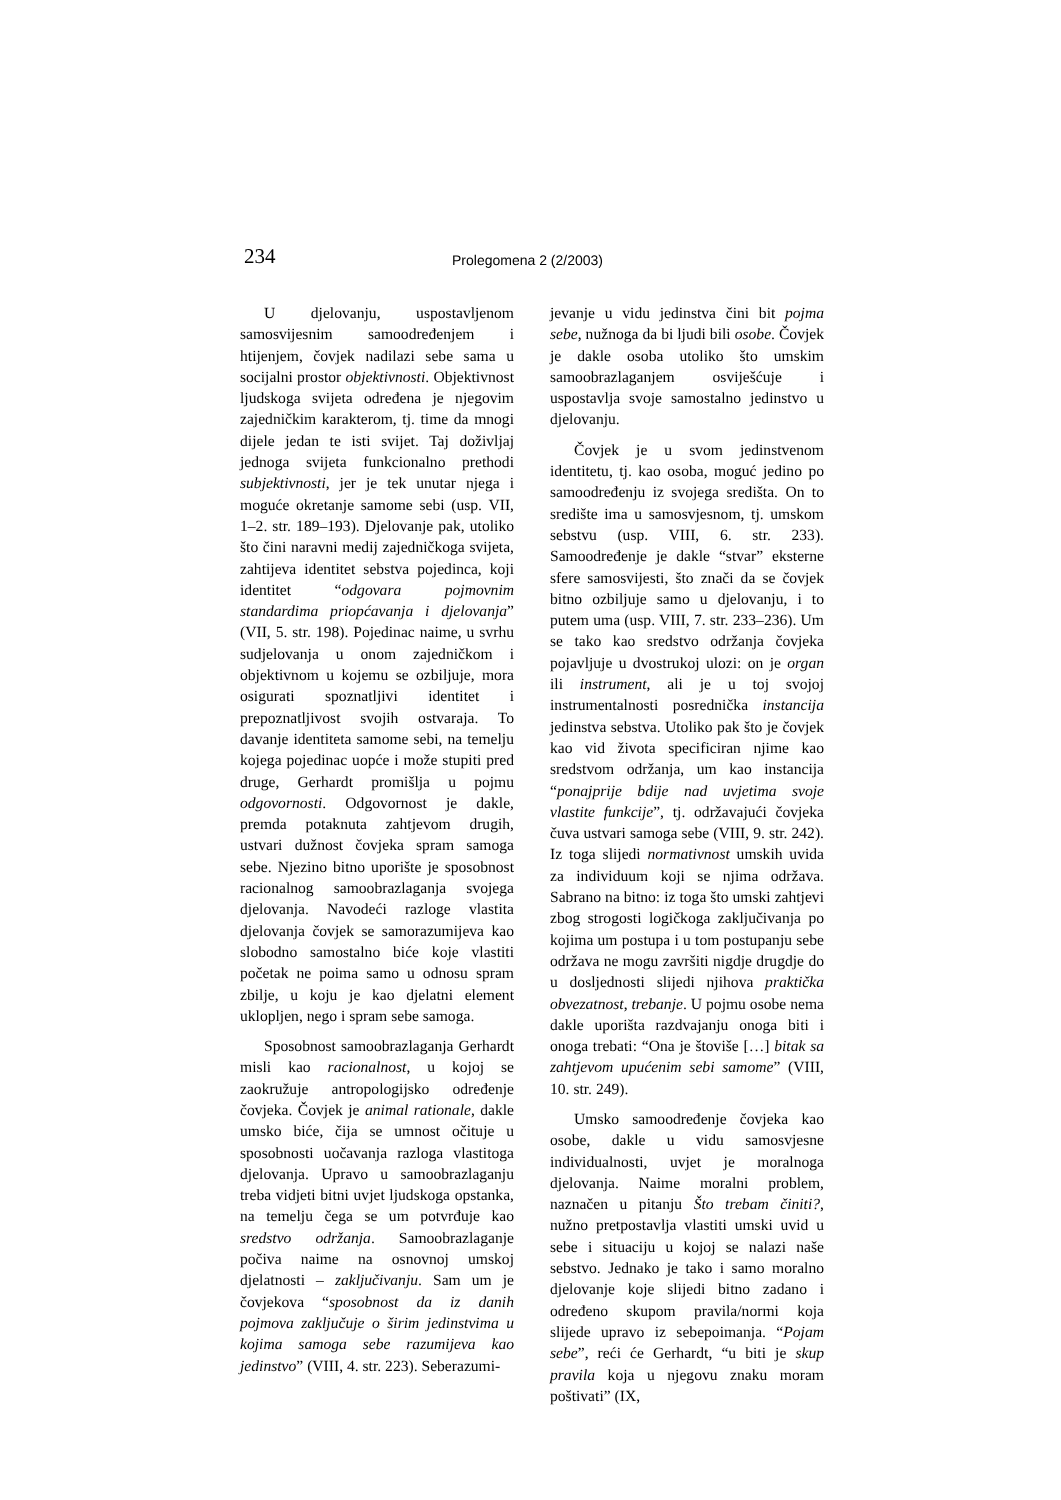234 Prolegomena 2 (2/2003)
U djelovanju, uspostavljenom samosvijesnim samoodređenjem i htijenjem, čovjek nadilazi sebe sama u socijalni prostor objektivnosti. Objektivnost ljudskoga svijeta određena je njegovim zajedničkim karakterom, tj. time da mnogi dijele jedan te isti svijet. Taj doživljaj jednoga svijeta funkcionalno prethodi subjektivnosti, jer je tek unutar njega i moguće okretanje samome sebi (usp. VII, 1–2. str. 189–193). Djelovanje pak, utoliko što čini naravni medij zajedničkoga svijeta, zahtijeva identitet sebstva pojedinca, koji identitet “odgovara pojmovnim standardima priopćavanja i djelovanja” (VII, 5. str. 198). Pojedinac naime, u svrhu sudjelovanja u onom zajedničkom i objektivnom u kojemu se ozbiljuje, mora osigurati spoznatljivi identitet i prepoznatljivost svojih ostvaraja. To davanje identiteta samome sebi, na temelju kojega pojedinac uopće i može stupiti pred druge, Gerhardt promišlja u pojmu odgovornosti. Odgovornost je dakle, premda potaknuta zahtjevom drugih, ustvari dužnost čovjeka spram samoga sebe. Njezino bitno uporište je sposobnost racionalnog samoobrazlaganja svojega djelovanja. Navodeći razloge vlastita djelovanja čovjek se samorazumijeva kao slobodno samostalno biće koje vlastiti početak ne poima samo u odnosu spram zbilje, u koju je kao djelatni element uklopljen, nego i spram sebe samoga.
Sposobnost samoobrazlaganja Gerhardt misli kao racionalnost, u kojoj se zaokružuje antropologijsko određenje čovjeka. Čovjek je animal rationale, dakle umsko biće, čija se umnost očituje u sposobnosti uočavanja razloga vlastitoga djelovanja. Upravo u samoobrazlaganju treba vidjeti bitni uvjet ljudskoga opstanka, na temelju čega se um potvrđuje kao sredstvo održanja. Samoobrazlaganje počiva naime na osnovnoj umskoj djelatnosti – zaključivanju. Sam um je čovjekova “sposobnost da iz danih pojmova zaključuje o širim jedinstvima u kojima samoga sebe razumijeva kao jedinstvo” (VIII, 4. str. 223). Seberazumi-
jevanje u vidu jedinstva čini bit pojma sebe, nužnoga da bi ljudi bili osobe. Čovjek je dakle osoba utoliko što umskim samoobrazlaganjem osviješćuje i uspostavlja svoje samostalno jedinstvo u djelovanju.
Čovjek je u svom jedinstvenom identitetu, tj. kao osoba, moguć jedino po samoodređenju iz svojega središta. On to središte ima u samosvjesnom, tj. umskom sebstvu (usp. VIII, 6. str. 233). Samoodređenje je dakle “stvar” eksterne sfere samosvijesti, što znači da se čovjek bitno ozbiljuje samo u djelovanju, i to putem uma (usp. VIII, 7. str. 233–236). Um se tako kao sredstvo održanja čovjeka pojavljuje u dvostrukoj ulozi: on je organ ili instrument, ali je u toj svojoj instrumentalnosti posrednička instancija jedinstva sebstva. Utoliko pak što je čovjek kao vid života specificiran njime kao sredstvom održanja, um kao instancija “ponajprije bdije nad uvjetima svoje vlastite funkcije”, tj. održavajući čovjeka čuva ustvari samoga sebe (VIII, 9. str. 242). Iz toga slijedi normativnost umskih uvida za individuum koji se njima održava. Sabrano na bitno: iz toga što umski zahtjevi zbog strogosti logičkoga zaključivanja po kojima um postupa i u tom postupanju sebe održava ne mogu završiti nigdje drugdje do u dosljednosti slijedi njihova praktička obvezatnost, trebanje. U pojmu osobe nema dakle uporišta razdvajanju onoga biti i onoga trebati: “Ona je štoviše […] bitak sa zahtjevom upućenim sebi samome” (VIII, 10. str. 249).
Umsko samoodređenje čovjeka kao osobe, dakle u vidu samosvjesne individualnosti, uvjet je moralnoga djelovanja. Naime moralni problem, naznačen u pitanju Što trebam činiti?, nužno pretpostavlja vlastiti umski uvid u sebe i situaciju u kojoj se nalazi naše sebstvo. Jednako je tako i samo moralno djelovanje koje slijedi bitno zadano i određeno skupom pravila/normi koja slijede upravo iz sebepoimanja. “Pojam sebe”, reći će Gerhardt, “u biti je skup pravila koja u njegovu znaku moram poštivati” (IX,